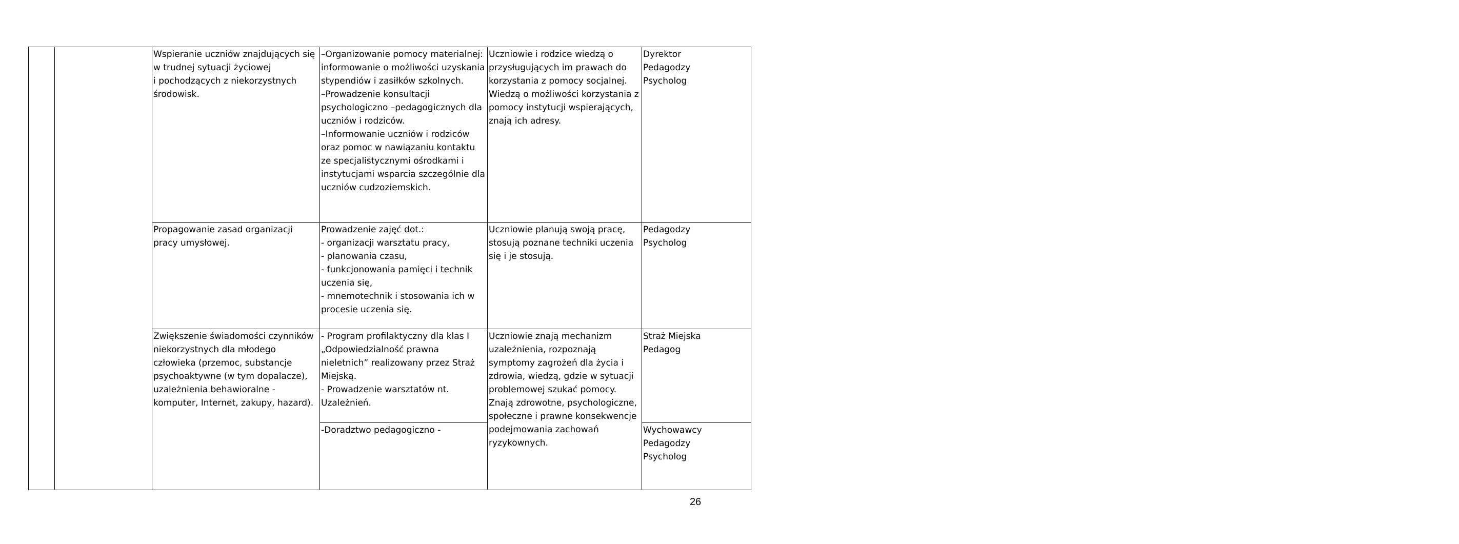| | | Wspieranie uczniów znajdujących się w trudnej sytuacji życiowej i pochodzących z niekorzystnych środowisk. | –Organizowanie pomocy materialnej: informowanie o możliwości uzyskania stypendiów i zasiłków szkolnych. –Prowadzenie konsultacji psychologiczno –pedagogicznych dla uczniów i rodziców. –Informowanie uczniów i rodziców oraz pomoc w nawiązaniu kontaktu ze specjalistycznymi ośrodkami i instytucjami wsparcia szczególnie dla uczniów cudzoziemskich. | Uczniowie i rodzice wiedzą o przysługujących im prawach do korzystania z pomocy socjalnej. Wiedzą o możliwości korzystania z pomocy instytucji wspierających, znają ich adresy. | Dyrektor Pedagodzy Psycholog |
| | | Propagowanie zasad organizacji pracy umysłowej. | Prowadzenie zajęć dot.: - organizacji warsztatu pracy, - planowania czasu, - funkcjonowania pamięci i technik uczenia się, - mnemotechnik i stosowania ich w procesie uczenia się. | Uczniowie planują swoją pracę, stosują poznane techniki uczenia się i je stosują. | Pedagodzy Psycholog |
| | | Zwiększenie świadomości czynników niekorzystnych dla młodego człowieka (przemoc, substancje psychoaktywne (w tym dopalacze), uzależnienia behawioralne - komputer, Internet, zakupy, hazard). | - Program profilaktyczny dla klas I „Odpowiedzialność prawna nieletnich” realizowany przez Straż Miejską. - Prowadzenie warsztatów nt. Uzależnień. | Uczniowie znają mechanizm uzależnienia, rozpoznają symptomy zagrożeń dla życia i zdrowia, wiedzą, gdzie w sytuacji problemowej szukać pomocy. Znają zdrowotne, psychologiczne, społeczne i prawne konsekwencje podejmowania zachowań ryzykownych. | Straż Miejska Pedagog |
| | | | -Doradztwo pedagogiczno - | | Wychowawcy Pedagodzy Psycholog |
26